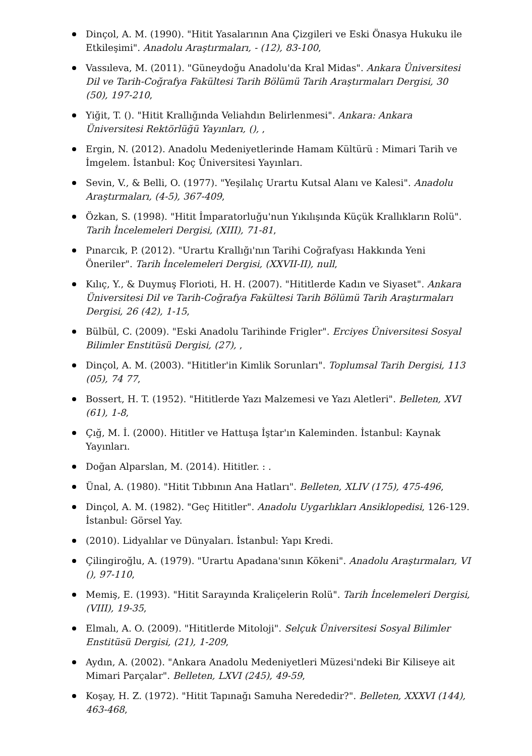Dinçol, A. M. (1990). "Hitit Yasalarının Ana Çizgileri ve Eski Önasya Hukuku ile Etkileşimi". Anadolu Araştırmaları, - (12), 83-100,
Vassıleva, M. (2011). "Güneydoğu Anadolu'da Kral Midas". Ankara Üniversitesi Dil ve Tarih-Coğrafya Fakültesi Tarih Bölümü Tarih Araştırmaları Dergisi, 30 (50), 197-210,
Yiğit, T. (). "Hitit Krallığında Veliahdın Belirlenmesi". Ankara: Ankara Üniversitesi Rektörlüğü Yayınları, (), ,
Ergin, N. (2012). Anadolu Medeniyetlerinde Hamam Kültürü : Mimari Tarih ve İmgelem. İstanbul: Koç Üniversitesi Yayınları.
Sevin, V., & Belli, O. (1977). "Yeşilalıç Urartu Kutsal Alanı ve Kalesi". Anadolu Araştırmaları, (4-5), 367-409,
Özkan, S. (1998). "Hitit İmparatorluğu'nun Yıkılışında Küçük Krallıkların Rolü". Tarih İncelemeleri Dergisi, (XIII), 71-81,
Pınarcık, P. (2012). "Urartu Krallığı'nın Tarihi Coğrafyası Hakkında Yeni Öneriler". Tarih İncelemeleri Dergisi, (XXVII-II), null,
Kılıç, Y., & Duymuş Florioti, H. H. (2007). "Hititlerde Kadın ve Siyaset". Ankara Üniversitesi Dil ve Tarih-Coğrafya Fakültesi Tarih Bölümü Tarih Araştırmaları Dergisi, 26 (42), 1-15,
Bülbül, C. (2009). "Eski Anadolu Tarihinde Frigler". Erciyes Üniversitesi Sosyal Bilimler Enstitüsü Dergisi, (27), ,
Dinçol, A. M. (2003). "Hititler'in Kimlik Sorunları". Toplumsal Tarih Dergisi, 113 (05), 74 77,
Bossert, H. T. (1952). "Hititlerde Yazı Malzemesi ve Yazı Aletleri". Belleten, XVI (61), 1-8,
Çığ, M. İ. (2000). Hititler ve Hattuşa İştar'ın Kaleminden. İstanbul: Kaynak Yayınları.
Doğan Alparslan, M. (2014). Hititler. : .
Ünal, A. (1980). "Hitit Tıbbının Ana Hatları". Belleten, XLIV (175), 475-496,
Dinçol, A. M. (1982). "Geç Hititler". Anadolu Uygarlıkları Ansiklopedisi, 126-129. İstanbul: Görsel Yay.
(2010). Lidyalılar ve Dünyaları. İstanbul: Yapı Kredi.
Çilingiroğlu, A. (1979). "Urartu Apadana'sının Kökeni". Anadolu Araştırmaları, VI (), 97-110,
Memiş, E. (1993). "Hitit Sarayında Kraliçelerin Rolü". Tarih İncelemeleri Dergisi, (VIII), 19-35,
Elmalı, A. O. (2009). "Hititlerde Mitoloji". Selçuk Üniversitesi Sosyal Bilimler Enstitüsü Dergisi, (21), 1-209,
Aydın, A. (2002). "Ankara Anadolu Medeniyetleri Müzesi'ndeki Bir Kiliseye ait Mimari Parçalar". Belleten, LXVI (245), 49-59,
Koşay, H. Z. (1972). "Hitit Tapınağı Samuha Nerededir?". Belleten, XXXVI (144), 463-468,